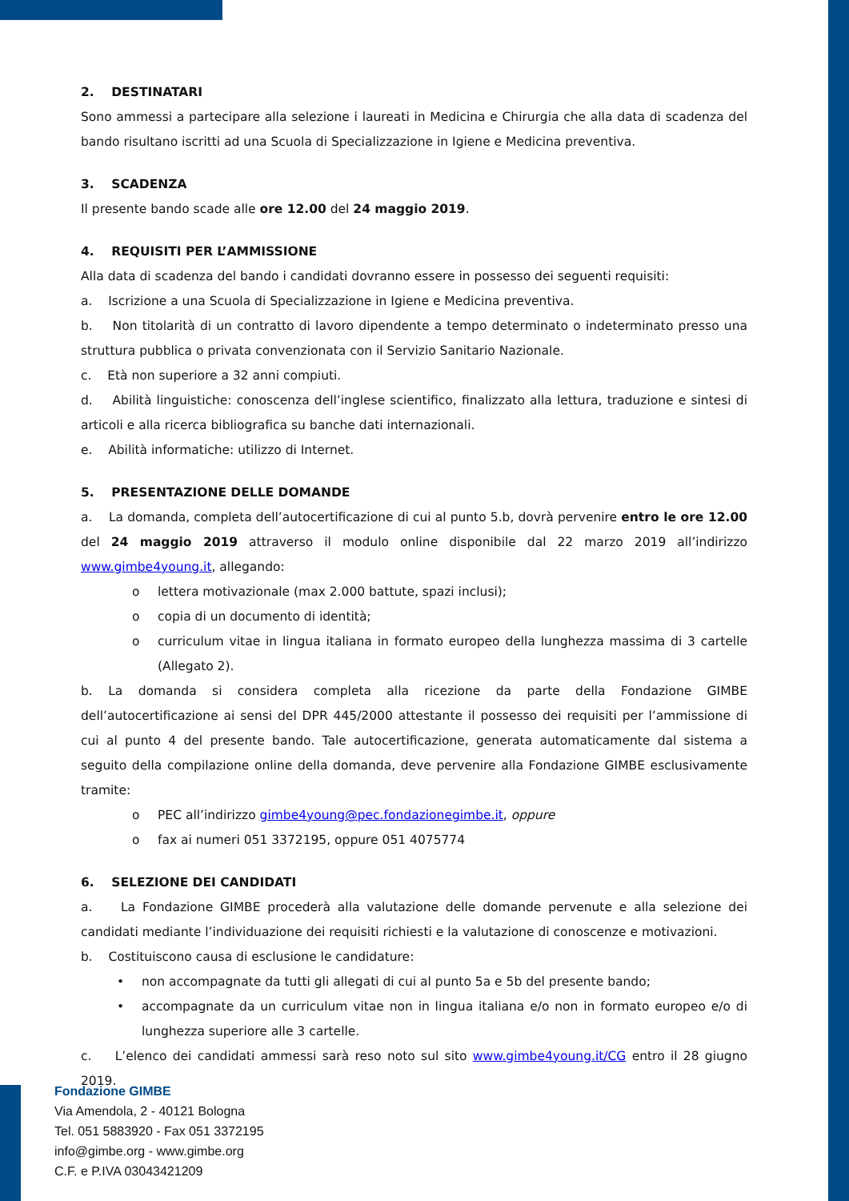2. DESTINATARI
Sono ammessi a partecipare alla selezione i laureati in Medicina e Chirurgia che alla data di scadenza del bando risultano iscritti ad una Scuola di Specializzazione in Igiene e Medicina preventiva.
3. SCADENZA
Il presente bando scade alle ore 12.00 del 24 maggio 2019.
4. REQUISITI PER L’AMMISSIONE
Alla data di scadenza del bando i candidati dovranno essere in possesso dei seguenti requisiti:
a. Iscrizione a una Scuola di Specializzazione in Igiene e Medicina preventiva.
b. Non titolarità di un contratto di lavoro dipendente a tempo determinato o indeterminato presso una struttura pubblica o privata convenzionata con il Servizio Sanitario Nazionale.
c. Età non superiore a 32 anni compiuti.
d. Abilità linguistiche: conoscenza dell’inglese scientifico, finalizzato alla lettura, traduzione e sintesi di articoli e alla ricerca bibliografica su banche dati internazionali.
e. Abilità informatiche: utilizzo di Internet.
5. PRESENTAZIONE DELLE DOMANDE
a. La domanda, completa dell’autocertificazione di cui al punto 5.b, dovrà pervenire entro le ore 12.00 del 24 maggio 2019 attraverso il modulo online disponibile dal 22 marzo 2019 all’indirizzo www.gimbe4young.it, allegando:
o lettera motivazionale (max 2.000 battute, spazi inclusi);
o copia di un documento di identità;
o curriculum vitae in lingua italiana in formato europeo della lunghezza massima di 3 cartelle (Allegato 2).
b. La domanda si considera completa alla ricezione da parte della Fondazione GIMBE dell’autocertificazione ai sensi del DPR 445/2000 attestante il possesso dei requisiti per l’ammissione di cui al punto 4 del presente bando. Tale autocertificazione, generata automaticamente dal sistema a seguito della compilazione online della domanda, deve pervenire alla Fondazione GIMBE esclusivamente tramite:
o PEC all’indirizzo gimbe4young@pec.fondazionegimbe.it, oppure
o fax ai numeri 051 3372195, oppure 051 4075774
6. SELEZIONE DEI CANDIDATI
a. La Fondazione GIMBE procederà alla valutazione delle domande pervenute e alla selezione dei candidati mediante l’individuazione dei requisiti richiesti e la valutazione di conoscenze e motivazioni.
b. Costituiscono causa di esclusione le candidature:
• non accompagnate da tutti gli allegati di cui al punto 5a e 5b del presente bando;
• accompagnate da un curriculum vitae non in lingua italiana e/o non in formato europeo e/o di lunghezza superiore alle 3 cartelle.
c. L’elenco dei candidati ammessi sarà reso noto sul sito www.gimbe4young.it/CG entro il 28 giugno 2019.
Fondazione GIMBE
Via Amendola, 2 - 40121 Bologna
Tel. 051 5883920 - Fax 051 3372195
info@gimbe.org - www.gimbe.org
C.F. e P.IVA 03043421209